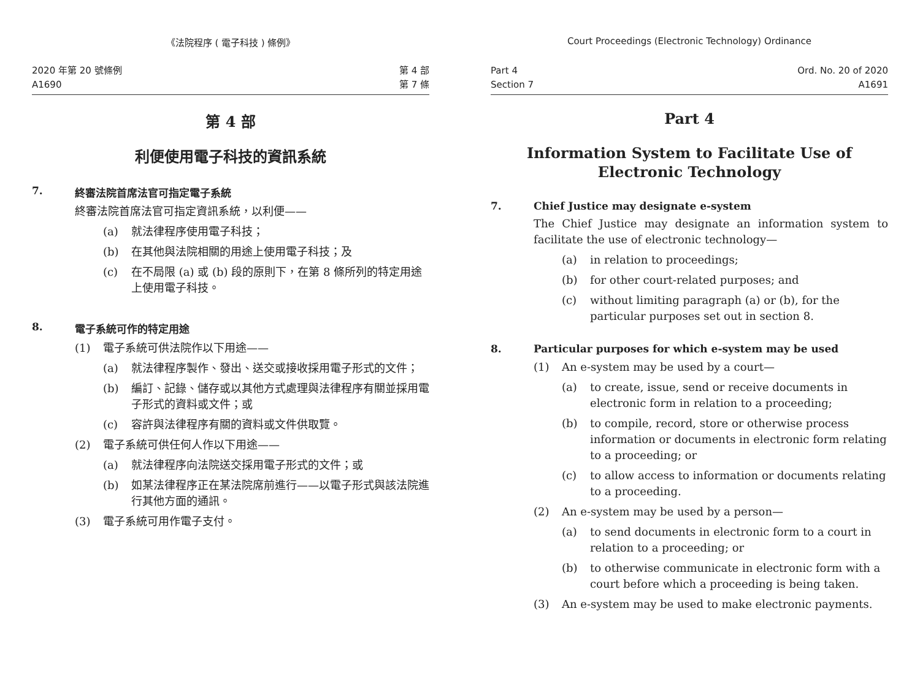《法院程序 ( 電子科技 ) 條例》
2020 年第 20 號條例
A1690
第 4 部
第 7 條
第 4 部
利便使用電子科技的資訊系統
7. 終審法院首席法官可指定電子系統
終審法院首席法官可指定資訊系統，以利便——
(a) 就法律程序使用電子科技；
(b) 在其他與法院相關的用途上使用電子科技；及
(c) 在不局限 (a) 或 (b) 段的原則下，在第 8 條所列的特定用途上使用電子科技。
8. 電子系統可作的特定用途
(1) 電子系統可供法院作以下用途——
(a) 就法律程序製作、發出、送交或接收採用電子形式的文件；
(b) 編訂、記錄、儲存或以其他方式處理與法律程序有關並採用電子形式的資料或文件；或
(c) 容許與法律程序有關的資料或文件供取覽。
(2) 電子系統可供任何人作以下用途——
(a) 就法律程序向法院送交採用電子形式的文件；或
(b) 如某法律程序正在某法院席前進行——以電子形式與該法院進行其他方面的通訊。
(3) 電子系統可用作電子支付。
Court Proceedings (Electronic Technology) Ordinance
Part 4
Section 7
Ord. No. 20 of 2020
A1691
Part 4
Information System to Facilitate Use of Electronic Technology
7. Chief Justice may designate e-system
The Chief Justice may designate an information system to facilitate the use of electronic technology—
(a) in relation to proceedings;
(b) for other court-related purposes; and
(c) without limiting paragraph (a) or (b), for the particular purposes set out in section 8.
8. Particular purposes for which e-system may be used
(1) An e-system may be used by a court—
(a) to create, issue, send or receive documents in electronic form in relation to a proceeding;
(b) to compile, record, store or otherwise process information or documents in electronic form relating to a proceeding; or
(c) to allow access to information or documents relating to a proceeding.
(2) An e-system may be used by a person—
(a) to send documents in electronic form to a court in relation to a proceeding; or
(b) to otherwise communicate in electronic form with a court before which a proceeding is being taken.
(3) An e-system may be used to make electronic payments.